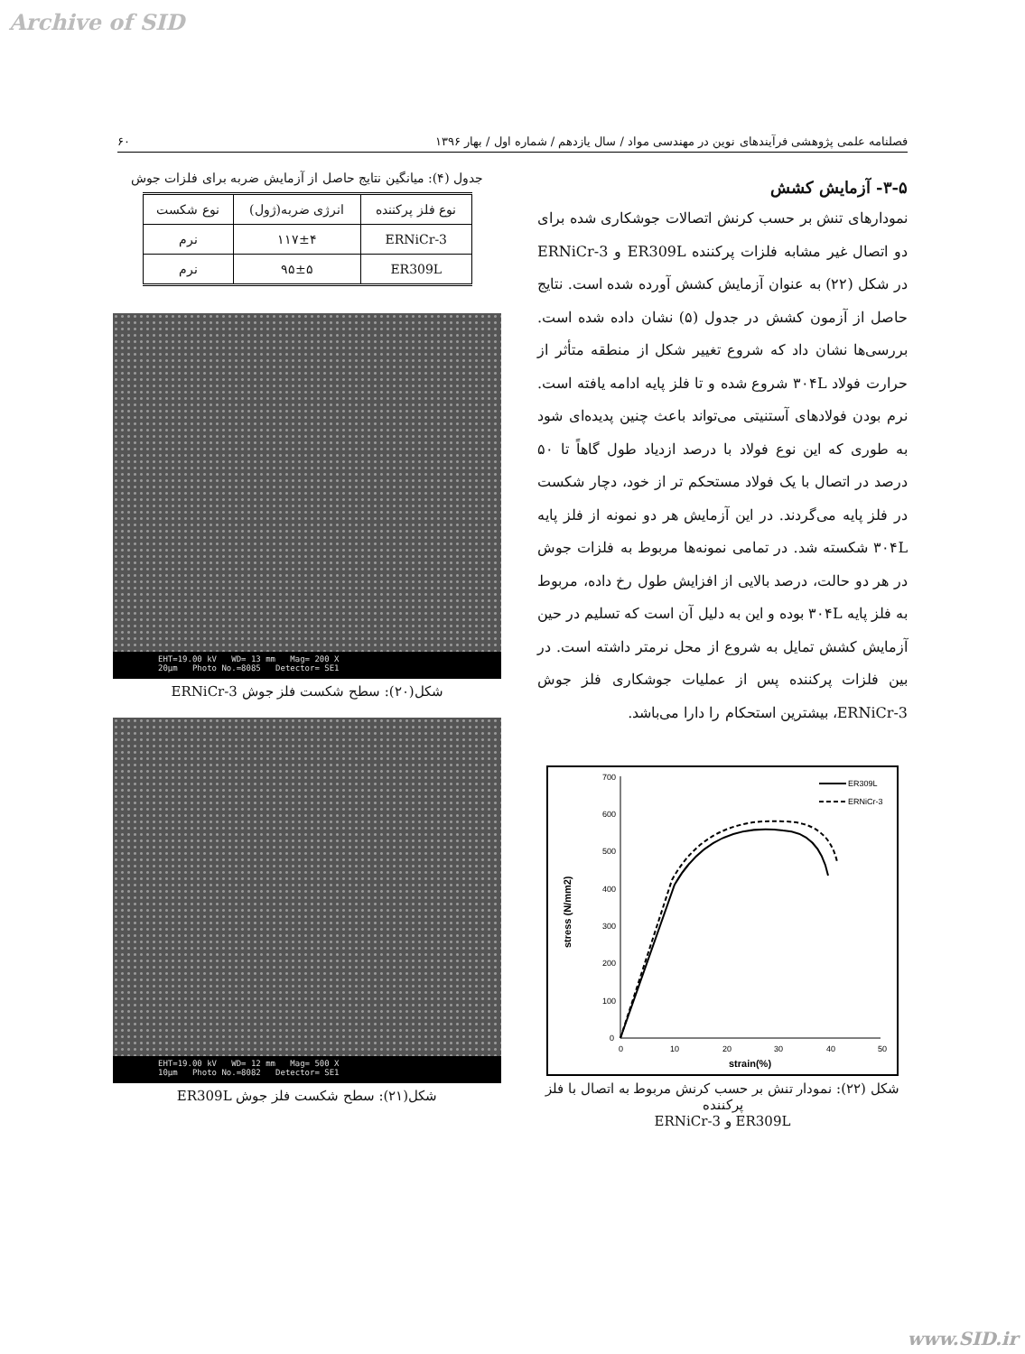Archive of SID
فصلنامه علمی پژوهشی فرآیندهای نوین در مهندسی مواد / سال یازدهم / شماره اول / بهار ۱۳۹۶ ۶۰
۳-۵- آزمایش کشش
نمودارهای تنش بر حسب کرنش اتصالات جوشکاری شده برای دو اتصال غیر مشابه فلزات پرکننده ER309L و ERNiCr-3 در شکل (۲۲) به عنوان آزمایش کشش آورده شده است. نتایج حاصل از آزمون کشش در جدول (۵) نشان داده شده است. بررسی‌ها نشان داد که شروع تغییر شکل از منطقه متأثر از حرارت فولاد ۳۰۴L شروع شده و تا فلز پایه ادامه یافته است. نرم بودن فولادهای آستنیتی می‌تواند باعث چنین پدیده‌ای شود به طوری که این نوع فولاد با درصد ازدیاد طول گاهاً تا ۵۰ درصد در اتصال با یک فولاد مستحکم تر از خود، دچار شکست در فلز پایه می‌گردند. در این آزمایش هر دو نمونه از فلز پایه ۳۰۴L شکسته شد. در تمامی نمونه‌ها مربوط به فلزات جوش در هر دو حالت، درصد بالایی از افزایش طول رخ داده، مربوط به فلز پایه ۳۰۴L بوده و این به دلیل آن است که تسلیم در حین آزمایش کشش تمایل به شروع از محل نرمتر داشته است. در بین فلزات پرکننده پس از عملیات جوشکاری فلز جوش ERNiCr-3، بیشترین استحکام را دارا می‌باشد.
700
600
500
400
300
200
100
0
0
10
20
30
40
50
strain(%)
stress (N/mm2)
ER309L
ERNiCr-3
شکل (۲۲): نمودار تنش بر حسب کرنش مربوط به اتصال با فلز پرکننده
ER309L و ERNiCr-3
جدول (۴): میانگین نتایج حاصل از آزمایش ضربه برای فلزات جوش
| نوع فلز پرکننده | انرژی ضربه(ژول) | نوع شکست |
| --- | --- | --- |
| ERNiCr-3 | ۱۱۷±۴ | نرم |
| ER309L | ۹۵±۵ | نرم |
EHT=19.00 kV WD= 13 mm Mag= 200 X
20µm Photo No.=8085 Detector= SE1
شکل(۲۰): سطح شکست فلز جوش ERNiCr-3
EHT=19.00 kV WD= 12 mm Mag= 500 X
10µm Photo No.=8082 Detector= SE1
شکل(۲۱): سطح شکست فلز جوش ER309L
www.SID.ir